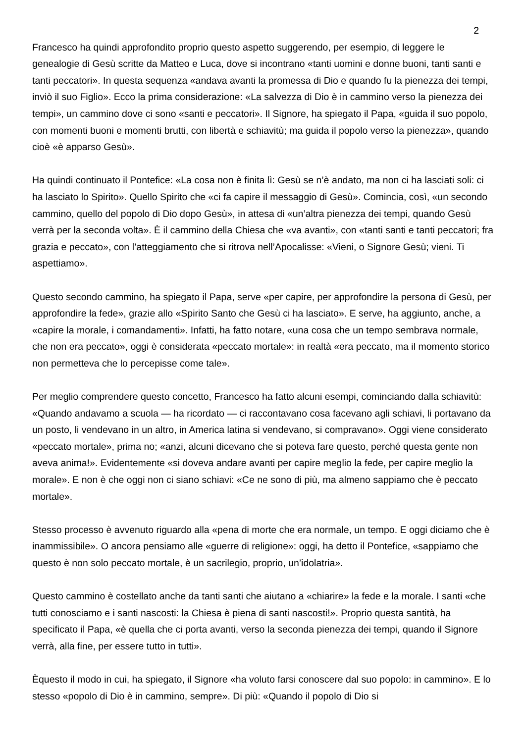2
Francesco ha quindi approfondito proprio questo aspetto suggerendo, per esempio, di leggere le genealogie di Gesù scritte da Matteo e Luca, dove si incontrano «tanti uomini e donne buoni, tanti santi e tanti peccatori». In questa sequenza «andava avanti la promessa di Dio e quando fu la pienezza dei tempi, inviò il suo Figlio». Ecco la prima considerazione: «La salvezza di Dio è in cammino verso la pienezza dei tempi», un cammino dove ci sono «santi e peccatori». Il Signore, ha spiegato il Papa, «guida il suo popolo, con momenti buoni e momenti brutti, con libertà e schiavitù; ma guida il popolo verso la pienezza», quando cioè «è apparso Gesù».
Ha quindi continuato il Pontefice: «La cosa non è finita lì: Gesù se n’è andato, ma non ci ha lasciati soli: ci ha lasciato lo Spirito». Quello Spirito che «ci fa capire il messaggio di Gesù». Comincia, così, «un secondo cammino, quello del popolo di Dio dopo Gesù», in attesa di «un’altra pienezza dei tempi, quando Gesù verrà per la seconda volta». È il cammino della Chiesa che «va avanti», con «tanti santi e tanti peccatori; fra grazia e peccato», con l’atteggiamento che si ritrova nell’Apocalisse: «Vieni, o Signore Gesù; vieni. Ti aspettiamo».
Questo secondo cammino, ha spiegato il Papa, serve «per capire, per approfondire la persona di Gesù, per approfondire la fede», grazie allo «Spirito Santo che Gesù ci ha lasciato». E serve, ha aggiunto, anche, a «capire la morale, i comandamenti». Infatti, ha fatto notare, «una cosa che un tempo sembrava normale, che non era peccato», oggi è considerata «peccato mortale»: in realtà «era peccato, ma il momento storico non permetteva che lo percepisse come tale».
Per meglio comprendere questo concetto, Francesco ha fatto alcuni esempi, cominciando dalla schiavitù: «Quando andavamo a scuola — ha ricordato — ci raccontavano cosa facevano agli schiavi, li portavano da un posto, li vendevano in un altro, in America latina si vendevano, si compravano». Oggi viene considerato «peccato mortale», prima no; «anzi, alcuni dicevano che si poteva fare questo, perché questa gente non aveva anima!». Evidentemente «si doveva andare avanti per capire meglio la fede, per capire meglio la morale». E non è che oggi non ci siano schiavi: «Ce ne sono di più, ma almeno sappiamo che è peccato mortale».
Stesso processo è avvenuto riguardo alla «pena di morte che era normale, un tempo. E oggi diciamo che è inammissibile». O ancora pensiamo alle «guerre di religione»: oggi, ha detto il Pontefice, «sappiamo che questo è non solo peccato mortale, è un sacrilegio, proprio, un’idolatria».
Questo cammino è costellato anche da tanti santi che aiutano a «chiarire» la fede e la morale. I santi «che tutti conosciamo e i santi nascosti: la Chiesa è piena di santi nascosti!». Proprio questa santità, ha specificato il Papa, «è quella che ci porta avanti, verso la seconda pienezza dei tempi, quando il Signore verrà, alla fine, per essere tutto in tutti».
Èquesto il modo in cui, ha spiegato, il Signore «ha voluto farsi conoscere dal suo popolo: in cammino». E lo stesso «popolo di Dio è in cammino, sempre». Di più: «Quando il popolo di Dio si